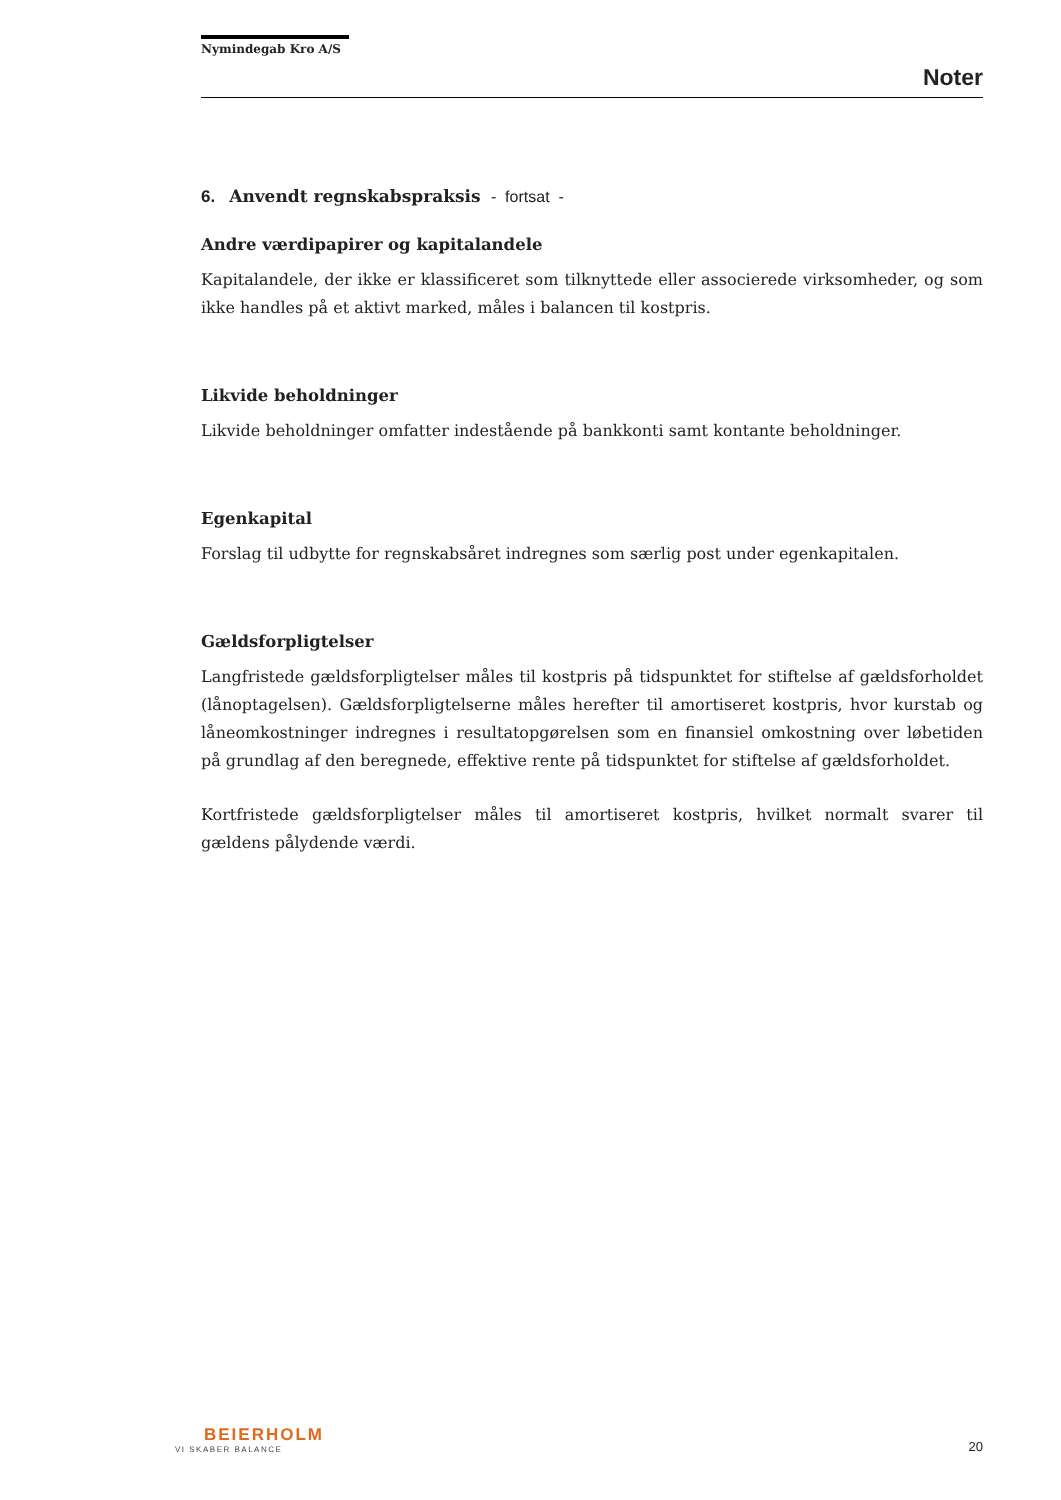Nymindegab Kro A/S
Noter
6. Anvendt regnskabspraksis - fortsat -
Andre værdipapirer og kapitalandele
Kapitalandele, der ikke er klassificeret som tilknyttede eller associerede virksomheder, og som ikke handles på et aktivt marked, måles i balancen til kostpris.
Likvide beholdninger
Likvide beholdninger omfatter indestående på bankkonti samt kontante beholdninger.
Egenkapital
Forslag til udbytte for regnskabsåret indregnes som særlig post under egenkapitalen.
Gældsforpligtelser
Langfristede gældsforpligtelser måles til kostpris på tidspunktet for stiftelse af gældsforholdet (lånoptagelsen). Gældsforpligtelserne måles herefter til amortiseret kostpris, hvor kurstab og låneomkostninger indregnes i resultatopgørelsen som en finansiel omkostning over løbetiden på grundlag af den beregnede, effektive rente på tidspunktet for stiftelse af gældsforholdet.
Kortfristede gældsforpligtelser måles til amortiseret kostpris, hvilket normalt svarer til gældens pålydende værdi.
BEIERHOLM
VI SKABER BALANCE
20